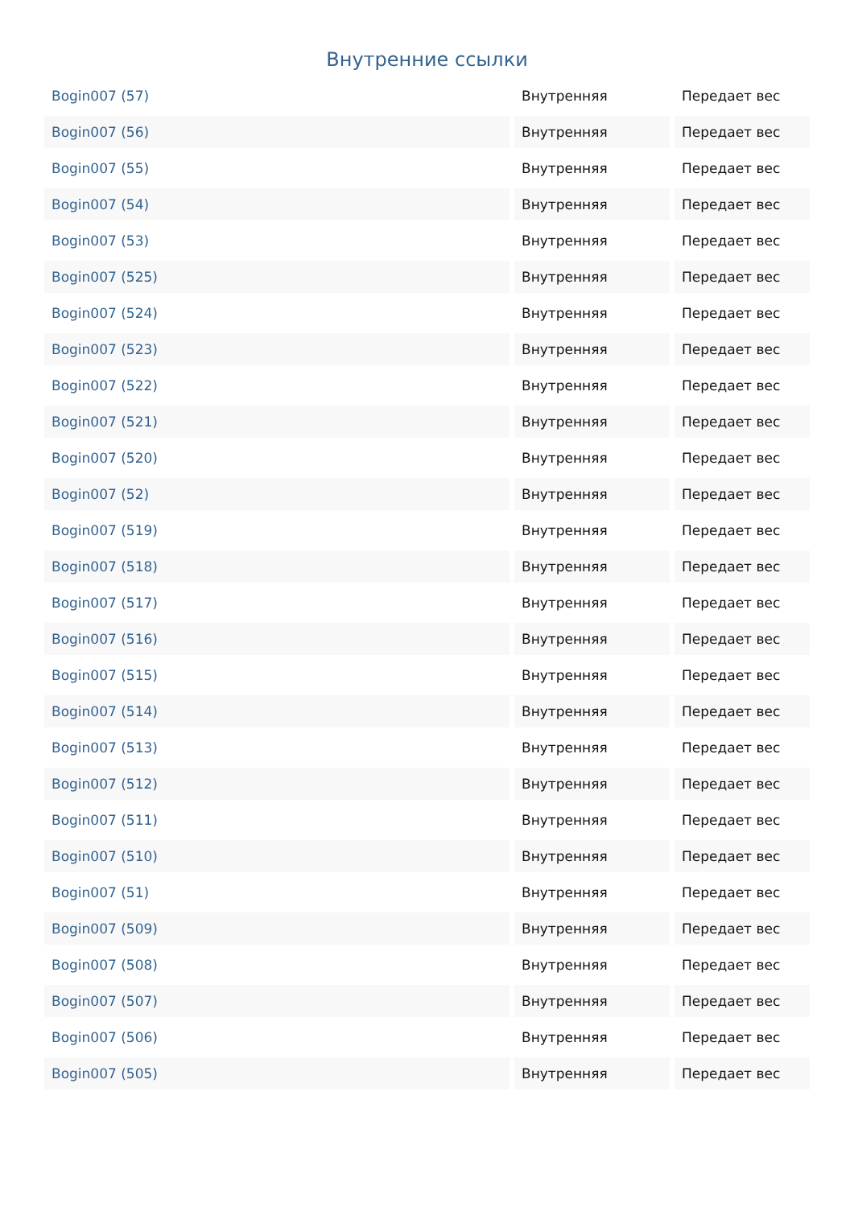Внутренние ссылки
| Bogin007 (57) | Внутренняя | Передает вес |
| Bogin007 (56) | Внутренняя | Передает вес |
| Bogin007 (55) | Внутренняя | Передает вес |
| Bogin007 (54) | Внутренняя | Передает вес |
| Bogin007 (53) | Внутренняя | Передает вес |
| Bogin007 (525) | Внутренняя | Передает вес |
| Bogin007 (524) | Внутренняя | Передает вес |
| Bogin007 (523) | Внутренняя | Передает вес |
| Bogin007 (522) | Внутренняя | Передает вес |
| Bogin007 (521) | Внутренняя | Передает вес |
| Bogin007 (520) | Внутренняя | Передает вес |
| Bogin007 (52) | Внутренняя | Передает вес |
| Bogin007 (519) | Внутренняя | Передает вес |
| Bogin007 (518) | Внутренняя | Передает вес |
| Bogin007 (517) | Внутренняя | Передает вес |
| Bogin007 (516) | Внутренняя | Передает вес |
| Bogin007 (515) | Внутренняя | Передает вес |
| Bogin007 (514) | Внутренняя | Передает вес |
| Bogin007 (513) | Внутренняя | Передает вес |
| Bogin007 (512) | Внутренняя | Передает вес |
| Bogin007 (511) | Внутренняя | Передает вес |
| Bogin007 (510) | Внутренняя | Передает вес |
| Bogin007 (51) | Внутренняя | Передает вес |
| Bogin007 (509) | Внутренняя | Передает вес |
| Bogin007 (508) | Внутренняя | Передает вес |
| Bogin007 (507) | Внутренняя | Передает вес |
| Bogin007 (506) | Внутренняя | Передает вес |
| Bogin007 (505) | Внутренняя | Передает вес |